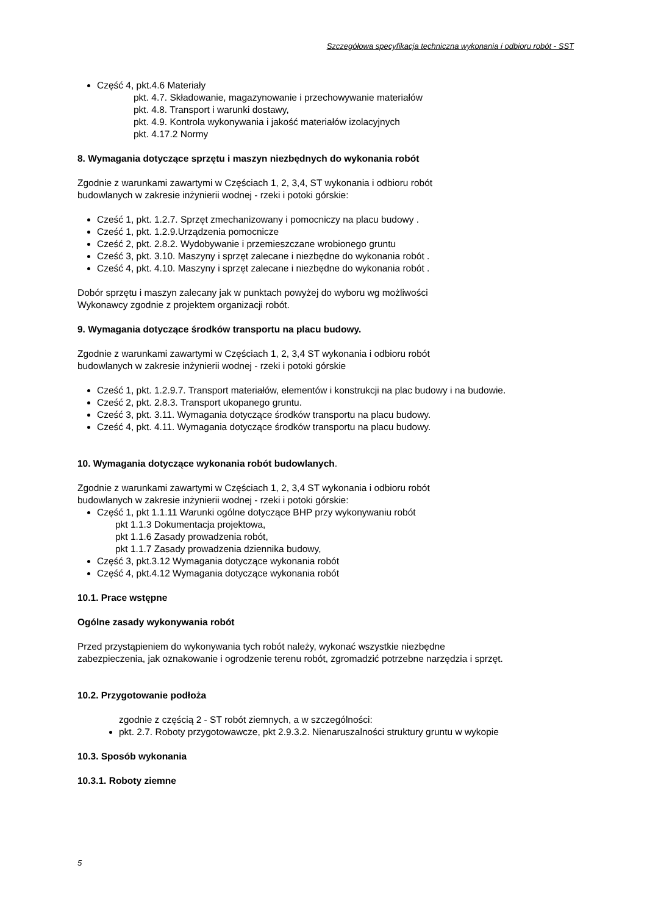Szczegółowa specyfikacja techniczna wykonania i odbioru robót - SST
Część 4, pkt.4.6 Materiały
pkt. 4.7. Składowanie, magazynowanie i przechowywanie materiałów
pkt. 4.8. Transport i warunki dostawy,
pkt. 4.9. Kontrola wykonywania i jakość materiałów izolacyjnych
pkt. 4.17.2 Normy
8. Wymagania dotyczące sprzętu i maszyn niezbędnych do wykonania robót
Zgodnie z warunkami zawartymi w Częściach 1, 2, 3,4, ST wykonania i odbioru robót
budowlanych w zakresie inżynierii wodnej - rzeki i potoki górskie:
Cześć 1, pkt. 1.2.7. Sprzęt zmechanizowany i pomocniczy na placu budowy .
Cześć 1, pkt. 1.2.9.Urządzenia pomocnicze
Cześć 2, pkt. 2.8.2. Wydobywanie i przemieszczane wrobionego gruntu
Cześć 3, pkt. 3.10. Maszyny i sprzęt zalecane i niezbędne do wykonania robót .
Cześć 4, pkt. 4.10. Maszyny i sprzęt zalecane i niezbędne do wykonania robót .
Dobór sprzętu i maszyn zalecany jak w punktach powyżej do wyboru wg możliwości
Wykonawcy zgodnie z projektem organizacji robót.
9. Wymagania dotyczące środków transportu na placu budowy.
Zgodnie z warunkami zawartymi w Częściach 1, 2, 3,4 ST wykonania i odbioru robót
budowlanych w zakresie inżynierii wodnej - rzeki i potoki górskie
Cześć 1, pkt. 1.2.9.7. Transport materiałów, elementów i konstrukcji na plac budowy i na budowie.
Cześć 2, pkt. 2.8.3. Transport ukopanego gruntu.
Cześć 3, pkt. 3.11. Wymagania dotyczące środków transportu na placu budowy.
Cześć 4, pkt. 4.11. Wymagania dotyczące środków transportu na placu budowy.
10. Wymagania dotyczące wykonania robót budowlanych.
Zgodnie z warunkami zawartymi w Częściach 1, 2, 3,4 ST wykonania i odbioru robót
budowlanych w zakresie inżynierii wodnej - rzeki i potoki górskie:
Część 1, pkt 1.1.11 Warunki ogólne dotyczące BHP przy wykonywaniu robót
pkt 1.1.3 Dokumentacja projektowa,
pkt 1.1.6 Zasady prowadzenia robót,
pkt 1.1.7 Zasady prowadzenia dziennika budowy,
Część 3, pkt.3.12 Wymagania dotyczące wykonania robót
Część 4, pkt.4.12 Wymagania dotyczące wykonania robót
10.1. Prace wstępne
Ogólne zasady wykonywania robót
Przed przystąpieniem do wykonywania tych robót należy, wykonać wszystkie niezbędne
zabezpieczenia, jak oznakowanie i ogrodzenie terenu robót, zgromadzić potrzebne narzędzia i sprzęt.
10.2. Przygotowanie podłoża
zgodnie z częścią 2 - ST robót ziemnych, a w szczególności:
pkt. 2.7. Roboty przygotowawcze, pkt 2.9.3.2. Nienaruszalności struktury gruntu w wykopie
10.3. Sposób wykonania
10.3.1. Roboty ziemne
5